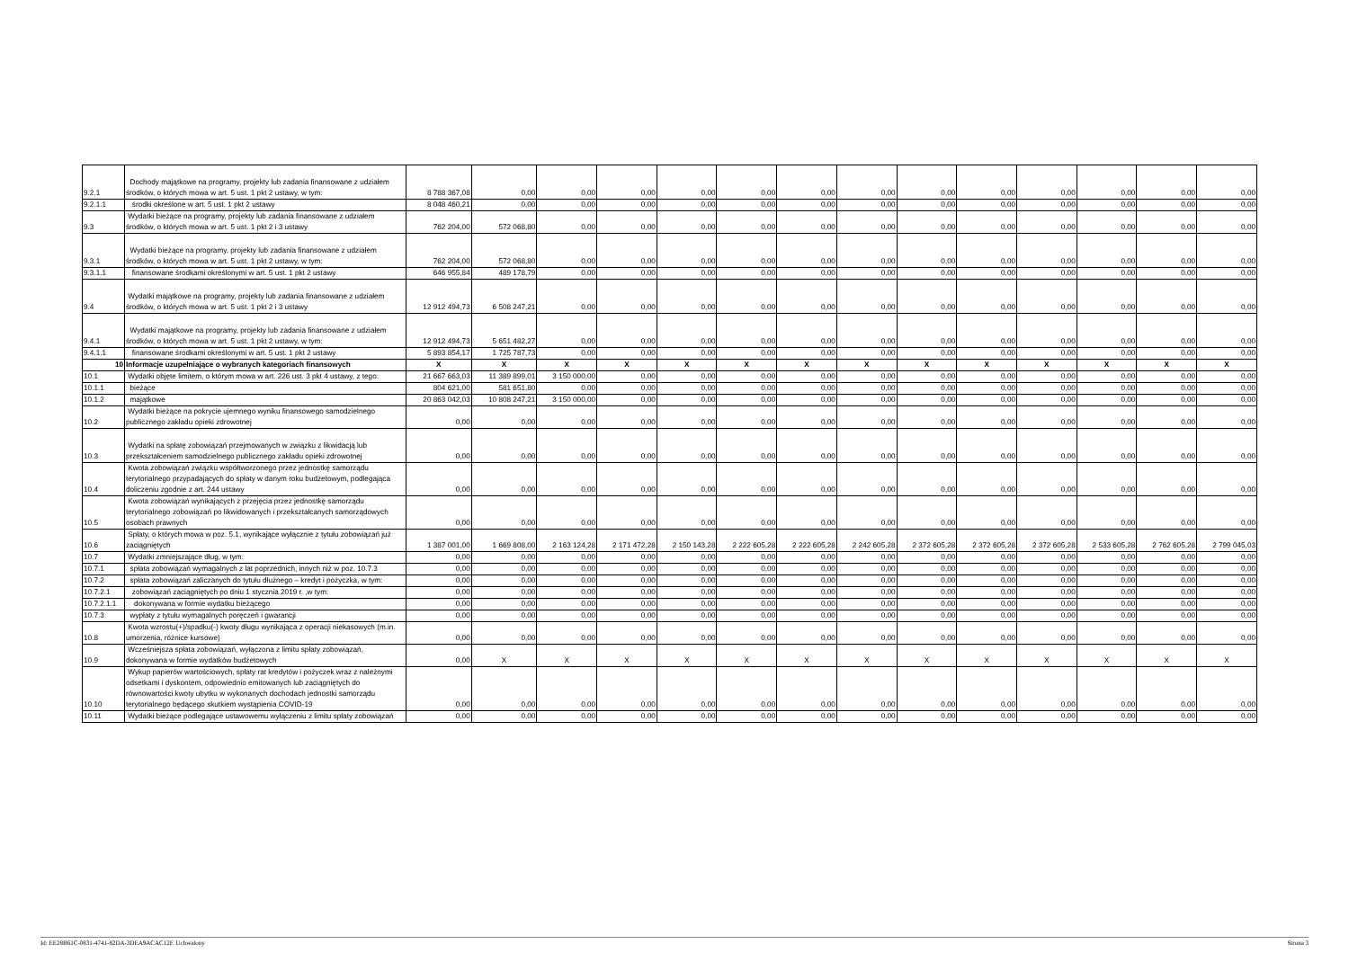| 9.2.1 | Dochody majątkowe na programy, projekty lub zadania finansowane z udziałem środków, o których mowa w art. 5 ust. 1 pkt 2 ustawy, w tym: | 8 788 367,08 | 0,00 | 0,00 | 0,00 | 0,00 | 0,00 | 0,00 | 0,00 | 0,00 | 0,00 | 0,00 | 0,00 | 0,00 | 0,00 |
| 9.2.1.1 | środki określone w art. 5 ust. 1 pkt 2 ustawy | 8 048 460,21 | 0,00 | 0,00 | 0,00 | 0,00 | 0,00 | 0,00 | 0,00 | 0,00 | 0,00 | 0,00 | 0,00 | 0,00 | 0,00 |
| 9.3 | Wydatki bieżące na programy, projekty lub zadania finansowane z udziałem środków, o których mowa w art. 5 ust. 1 pkt 2 i 3 ustawy | 762 204,00 | 572 068,80 | 0,00 | 0,00 | 0,00 | 0,00 | 0,00 | 0,00 | 0,00 | 0,00 | 0,00 | 0,00 | 0,00 | 0,00 |
| 9.3.1 | Wydatki bieżące na programy, projekty lub zadania finansowane z udziałem środków, o których mowa w art. 5 ust. 1 pkt 2 ustawy, w tym: | 762 204,00 | 572 068,80 | 0,00 | 0,00 | 0,00 | 0,00 | 0,00 | 0,00 | 0,00 | 0,00 | 0,00 | 0,00 | 0,00 | 0,00 |
| 9.3.1.1 | finansowane środkami określonymi w art. 5 ust. 1 pkt 2 ustawy | 646 955,84 | 489 178,79 | 0,00 | 0,00 | 0,00 | 0,00 | 0,00 | 0,00 | 0,00 | 0,00 | 0,00 | 0,00 | 0,00 | 0,00 |
| 9.4 | Wydatki majątkowe na programy, projekty lub zadania finansowane z udziałem środków, o których mowa w art. 5 ust. 1 pkt 2 i 3 ustawy | 12 912 494,73 | 6 508 247,21 | 0,00 | 0,00 | 0,00 | 0,00 | 0,00 | 0,00 | 0,00 | 0,00 | 0,00 | 0,00 | 0,00 | 0,00 |
| 9.4.1 | Wydatki majątkowe na programy, projekty lub zadania finansowane z udziałem środków, o których mowa w art. 5 ust. 1 pkt 2 ustawy, w tym: | 12 912 494,73 | 5 651 482,27 | 0,00 | 0,00 | 0,00 | 0,00 | 0,00 | 0,00 | 0,00 | 0,00 | 0,00 | 0,00 | 0,00 | 0,00 |
| 9.4.1.1 | finansowane środkami określonymi w art. 5 ust. 1 pkt 2 ustawy | 5 893 854,17 | 1 725 787,73 | 0,00 | 0,00 | 0,00 | 0,00 | 0,00 | 0,00 | 0,00 | 0,00 | 0,00 | 0,00 | 0,00 | 0,00 |
| 10 | Informacje uzupełniające o wybranych kategoriach finansowych | X | X | X | X | X | X | X | X | X | X | X | X | X | X |
| 10.1 | Wydatki objęte limitem, o którym mowa w art. 226 ust. 3 pkt 4 ustawy, z tego: | 21 667 663,03 | 11 389 899,01 | 3 150 000,00 | 0,00 | 0,00 | 0,00 | 0,00 | 0,00 | 0,00 | 0,00 | 0,00 | 0,00 | 0,00 | 0,00 |
| 10.1.1 | bieżące | 804 621,00 | 581 651,80 | 0,00 | 0,00 | 0,00 | 0,00 | 0,00 | 0,00 | 0,00 | 0,00 | 0,00 | 0,00 | 0,00 | 0,00 |
| 10.1.2 | majątkowe | 20 863 042,03 | 10 808 247,21 | 3 150 000,00 | 0,00 | 0,00 | 0,00 | 0,00 | 0,00 | 0,00 | 0,00 | 0,00 | 0,00 | 0,00 | 0,00 |
| 10.2 | Wydatki bieżące na pokrycie ujemnego wyniku finansowego samodzielnego publicznego zakładu opieki zdrowotnej | 0,00 | 0,00 | 0,00 | 0,00 | 0,00 | 0,00 | 0,00 | 0,00 | 0,00 | 0,00 | 0,00 | 0,00 | 0,00 | 0,00 |
| 10.3 | Wydatki na spłatę zobowiązań przejmowanych w związku z likwidacją lub przekształceniem samodzielnego publicznego zakładu opieki zdrowotnej | 0,00 | 0,00 | 0,00 | 0,00 | 0,00 | 0,00 | 0,00 | 0,00 | 0,00 | 0,00 | 0,00 | 0,00 | 0,00 | 0,00 |
| 10.4 | Kwota zobowiązań związku współtworzonego przez jednostkę samorządu terytorialnego przypadających do spłaty w danym roku budżetowym, podlegająca doliczeniu zgodnie z art. 244 ustawy | 0,00 | 0,00 | 0,00 | 0,00 | 0,00 | 0,00 | 0,00 | 0,00 | 0,00 | 0,00 | 0,00 | 0,00 | 0,00 | 0,00 |
| 10.5 | Kwota zobowiązań wynikających z przejęcia przez jednostkę samorządu terytorialnego zobowiązań po likwidowanych i przekształcanych samorządowych osobach prawnych | 0,00 | 0,00 | 0,00 | 0,00 | 0,00 | 0,00 | 0,00 | 0,00 | 0,00 | 0,00 | 0,00 | 0,00 | 0,00 | 0,00 |
| 10.6 | Spłaty, o których mowa w poz. 5.1, wynikające wyłącznie z tytułu zobowiązań już zaciągniętych | 1 387 001,00 | 1 669 808,00 | 2 163 124,28 | 2 171 472,28 | 2 150 143,28 | 2 222 605,28 | 2 222 605,28 | 2 242 605,28 | 2 372 605,28 | 2 372 605,28 | 2 372 605,28 | 2 533 605,28 | 2 762 605,28 | 2 799 045,03 |
| 10.7 | Wydatki zmniejszające dług, w tym: | 0,00 | 0,00 | 0,00 | 0,00 | 0,00 | 0,00 | 0,00 | 0,00 | 0,00 | 0,00 | 0,00 | 0,00 | 0,00 | 0,00 |
| 10.7.1 | spłata zobowiązań wymagalnych z lat poprzednich, innych niż w poz. 10.7.3 | 0,00 | 0,00 | 0,00 | 0,00 | 0,00 | 0,00 | 0,00 | 0,00 | 0,00 | 0,00 | 0,00 | 0,00 | 0,00 | 0,00 |
| 10.7.2 | spłata zobowiązań zaliczanych do tytułu dłużnego – kredyt i pożyczka, w tym: | 0,00 | 0,00 | 0,00 | 0,00 | 0,00 | 0,00 | 0,00 | 0,00 | 0,00 | 0,00 | 0,00 | 0,00 | 0,00 | 0,00 |
| 10.7.2.1 | zobowiązań zaciągniętych po dniu 1 stycznia 2019 r. ,w tym: | 0,00 | 0,00 | 0,00 | 0,00 | 0,00 | 0,00 | 0,00 | 0,00 | 0,00 | 0,00 | 0,00 | 0,00 | 0,00 | 0,00 |
| 10.7.2.1.1 | dokonywana w formie wydatku bieżącego | 0,00 | 0,00 | 0,00 | 0,00 | 0,00 | 0,00 | 0,00 | 0,00 | 0,00 | 0,00 | 0,00 | 0,00 | 0,00 | 0,00 |
| 10.7.3 | wypłaty z tytułu wymagalnych poręczeń i gwarancji | 0,00 | 0,00 | 0,00 | 0,00 | 0,00 | 0,00 | 0,00 | 0,00 | 0,00 | 0,00 | 0,00 | 0,00 | 0,00 | 0,00 |
| 10.8 | Kwota wzrostu(+)/spadku(-) kwoty długu wynikająca z operacji niekasowych (m.in. umorzenia, różnice kursowe) | 0,00 | 0,00 | 0,00 | 0,00 | 0,00 | 0,00 | 0,00 | 0,00 | 0,00 | 0,00 | 0,00 | 0,00 | 0,00 | 0,00 |
| 10.9 | Wcześniejsza spłata zobowiązań, wyłączona z limitu spłaty zobowiązań, dokonywana w formie wydatków budżetowych | 0,00 | X | X | X | X | X | X | X | X | X | X | X | X | X |
| 10.10 | Wykup papierów wartościowych, spłaty rat kredytów i pożyczek wraz z należnymi odsetkami i dyskontem, odpowiednio emitowanych lub zaciągniętych do równowartości kwoty ubytku w wykonanych dochodach jednostki samorządu terytorialnego będącego skutkiem wystąpienia COVID-19 | 0,00 | 0,00 | 0,00 | 0,00 | 0,00 | 0,00 | 0,00 | 0,00 | 0,00 | 0,00 | 0,00 | 0,00 | 0,00 | 0,00 |
| 10.11 | Wydatki bieżące podlegające ustawowemu wyłączeniu z limitu spłaty zobowiązań | 0,00 | 0,00 | 0,00 | 0,00 | 0,00 | 0,00 | 0,00 | 0,00 | 0,00 | 0,00 | 0,00 | 0,00 | 0,00 | 0,00 |
Id: EE28B61C-0831-4741-82DA-3DEA9ACAC12F. Uchwalony Strona 3